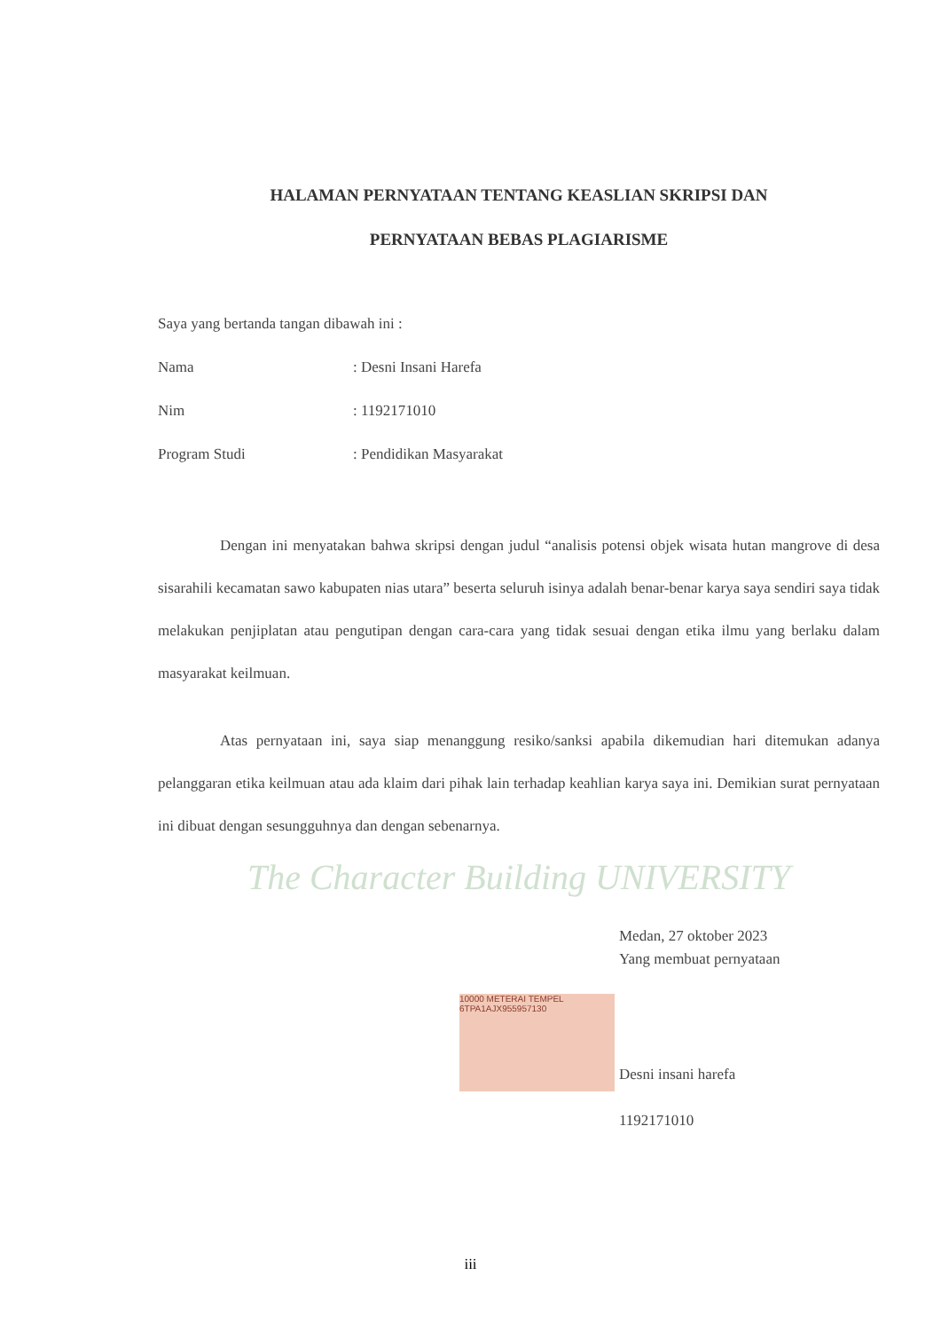HALAMAN PERNYATAAN TENTANG KEASLIAN SKRIPSI DAN
PERNYATAAN BEBAS PLAGIARISME
Saya yang bertanda tangan dibawah ini :
Nama: Desni Insani Harefa
Nim: 1192171010
Program Studi: Pendidikan Masyarakat
Dengan ini menyatakan bahwa skripsi dengan judul “analisis potensi objek wisata hutan mangrove di desa sisarahili kecamatan sawo kabupaten nias utara” beserta seluruh isinya adalah benar-benar karya saya sendiri saya tidak melakukan penjiplatan atau pengutipan dengan cara-cara yang tidak sesuai dengan etika ilmu yang berlaku dalam masyarakat keilmuan.
Atas pernyataan ini, saya siap menanggung resiko/sanksi apabila dikemudian hari ditemukan adanya pelanggaran etika keilmuan atau ada klaim dari pihak lain terhadap keahlian karya saya ini. Demikian surat pernyataan ini dibuat dengan sesungguhnya dan dengan sebenarnya.
The Character Building UNIVERSITY
Medan, 27 oktober 2023
Yang membuat pernyataan
Desni insani harefa
1192171010
10000 METERAI TEMPEL
6TPA1AJX955957130
iii